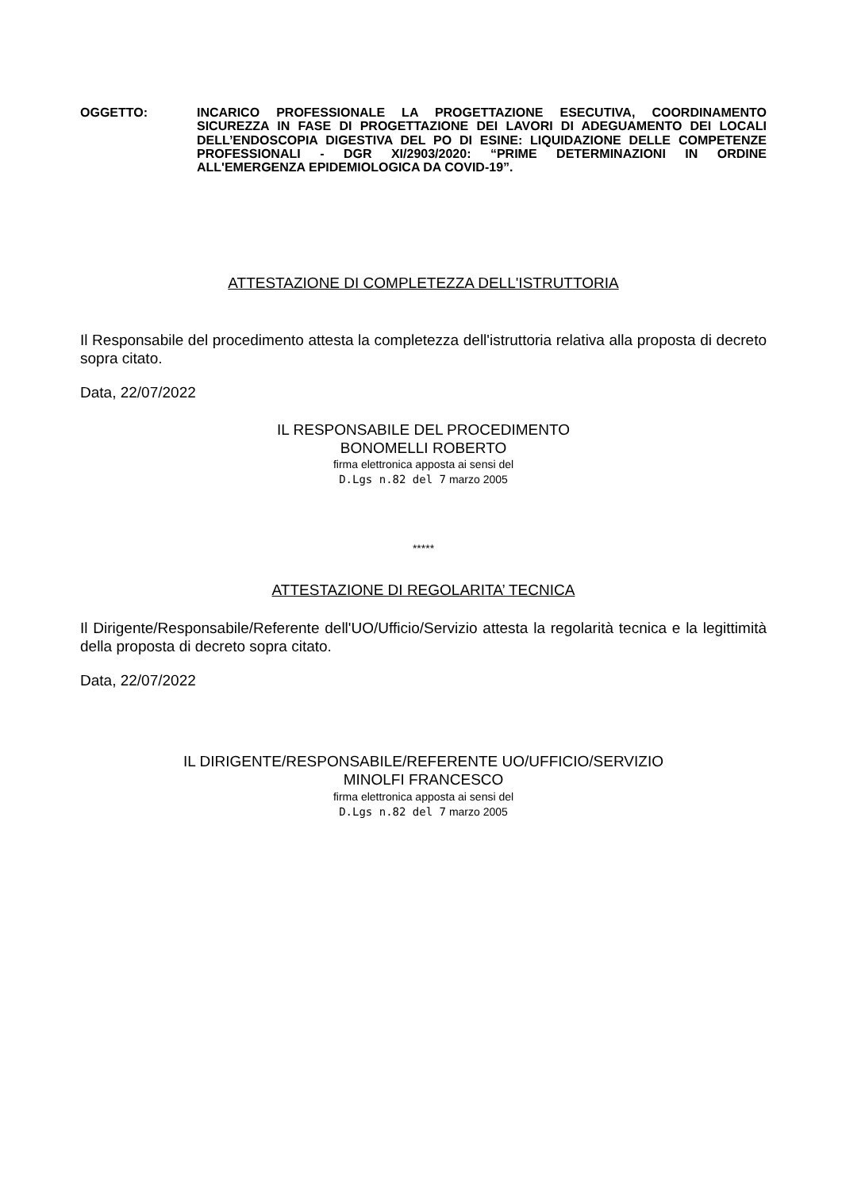OGGETTO: INCARICO PROFESSIONALE LA PROGETTAZIONE ESECUTIVA, COORDINAMENTO SICUREZZA IN FASE DI PROGETTAZIONE DEI LAVORI DI ADEGUAMENTO DEI LOCALI DELL’ENDOSCOPIA DIGESTIVA DEL PO DI ESINE: LIQUIDAZIONE DELLE COMPETENZE PROFESSIONALI - DGR XI/2903/2020: “PRIME DETERMINAZIONI IN ORDINE ALL'EMERGENZA EPIDEMIOLOGICA DA COVID-19”.
ATTESTAZIONE DI COMPLETEZZA DELL'ISTRUTTORIA
Il Responsabile del procedimento attesta la completezza dell'istruttoria relativa alla proposta di decreto sopra citato.
Data, 22/07/2022
IL RESPONSABILE DEL PROCEDIMENTO
BONOMELLI ROBERTO
firma elettronica apposta ai sensi del
D.Lgs n.82 del 7 marzo 2005
*****
ATTESTAZIONE DI REGOLARITA’ TECNICA
Il Dirigente/Responsabile/Referente dell'UO/Ufficio/Servizio attesta la regolarità tecnica e la legittimità della proposta di decreto sopra citato.
Data, 22/07/2022
IL DIRIGENTE/RESPONSABILE/REFERENTE UO/UFFICIO/SERVIZIO
MINOLFI FRANCESCO
firma elettronica apposta ai sensi del
D.Lgs n.82 del 7 marzo 2005